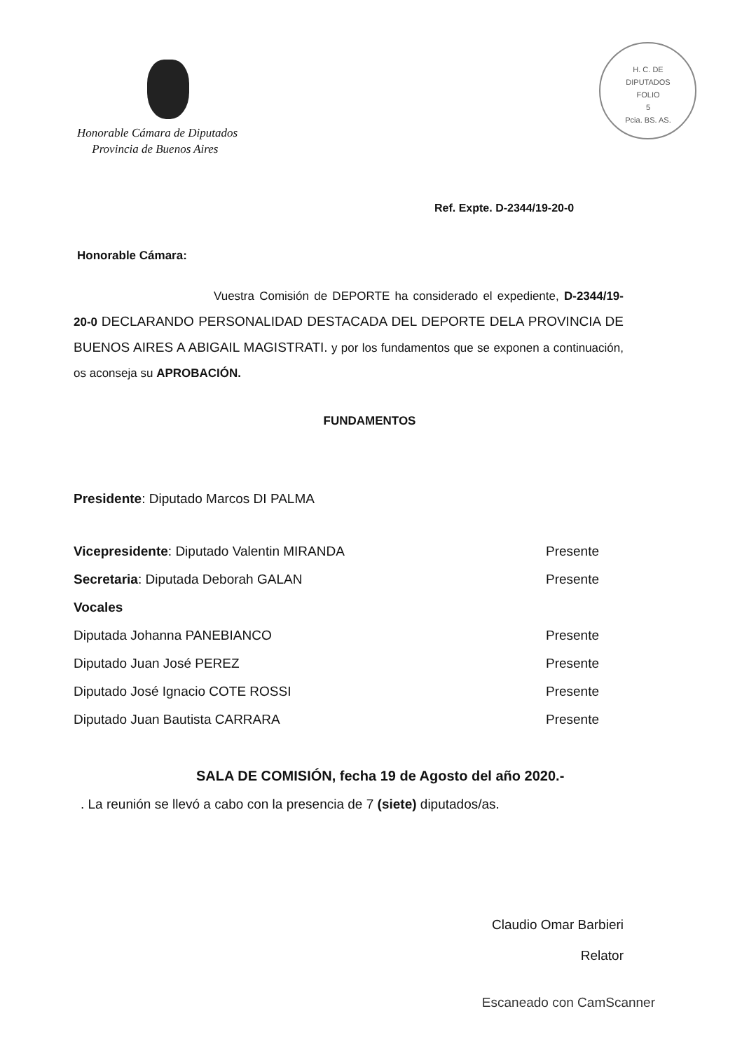H. C. DE DIPUTADOS
FOLIO
5
Pcia. BS. AS.
Honorable Cámara de Diputados
Provincia de Buenos Aires
Ref. Expte. D-2344/19-20-0
Honorable Cámara:
Vuestra Comisión de DEPORTE ha considerado el expediente, D-2344/19-20-0 DECLARANDO PERSONALIDAD DESTACADA DEL DEPORTE DELA PROVINCIA DE BUENOS AIRES A ABIGAIL MAGISTRATI. y por los fundamentos que se exponen a continuación, os aconseja su APROBACIÓN.
FUNDAMENTOS
| Presidente : Diputado Marcos DI PALMA | |
| Vicepresidente : Diputado Valentin MIRANDA | Presente |
| Secretaria : Diputada Deborah GALAN | Presente |
| Vocales | |
| Diputada Johanna PANEBIANCO | Presente |
| Diputado Juan José PEREZ | Presente |
| Diputado José Ignacio COTE ROSSI | Presente |
| Diputado Juan Bautista CARRARA | Presente |
SALA DE COMISIÓN, fecha 19 de Agosto del año 2020.-
. La reunión se llevó a cabo con la presencia de 7 (siete) diputados/as.
Claudio Omar Barbieri
Relator
Escaneado con CamScanner